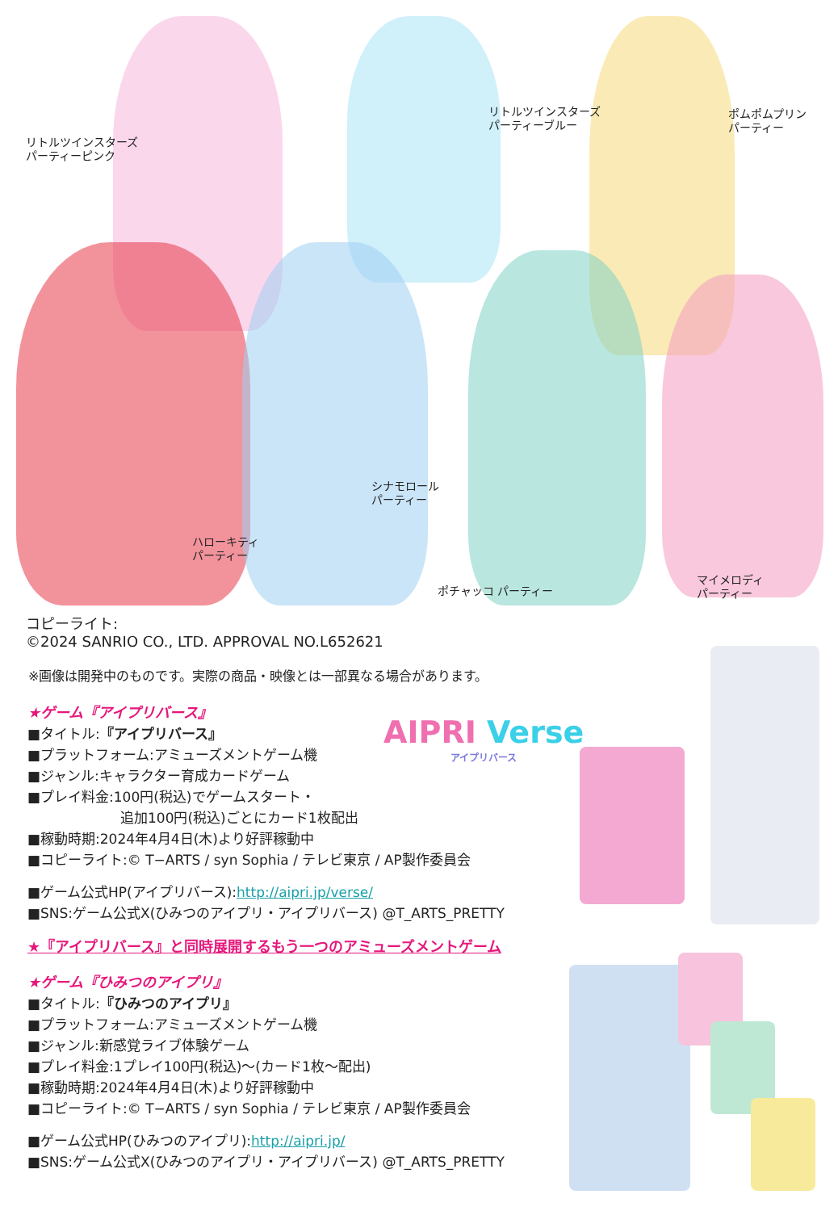リトルツインスターズ
パーティーピンク
リトルツインスターズ
パーティーブルー
ポムポムプリン
パーティー
ハローキティ
パーティー
シナモロール
パーティー
ポチャッコ パーティー
マイメロディ
パーティー
コピーライト:
©2024 SANRIO CO., LTD. APPROVAL NO.L652621
※画像は開発中のものです。実際の商品・映像とは一部異なる場合があります。
AIPRI Verse
アイプリバース
★ゲーム『アイプリバース』
■タイトル:『アイプリバース』
■プラットフォーム:アミューズメントゲーム機
■ジャンル:キャラクター育成カードゲーム
■プレイ料金:100円(税込)でゲームスタート・
追加100円(税込)ごとにカード1枚配出
■稼動時期:2024年4月4日(木)より好評稼動中
■コピーライト:© T−ARTS / syn Sophia / テレビ東京 / AP製作委員会
■ゲーム公式HP(アイプリバース):http://aipri.jp/verse/
■SNS:ゲーム公式X(ひみつのアイプリ・アイプリバース) @T_ARTS_PRETTY
★『アイプリバース』と同時展開するもう一つのアミューズメントゲーム
★ゲーム『ひみつのアイプリ』
■タイトル:『ひみつのアイプリ』
■プラットフォーム:アミューズメントゲーム機
■ジャンル:新感覚ライブ体験ゲーム
■プレイ料金:1プレイ100円(税込)〜(カード1枚〜配出)
■稼動時期:2024年4月4日(木)より好評稼動中
■コピーライト:© T−ARTS / syn Sophia / テレビ東京 / AP製作委員会
■ゲーム公式HP(ひみつのアイプリ):http://aipri.jp/
■SNS:ゲーム公式X(ひみつのアイプリ・アイプリバース) @T_ARTS_PRETTY